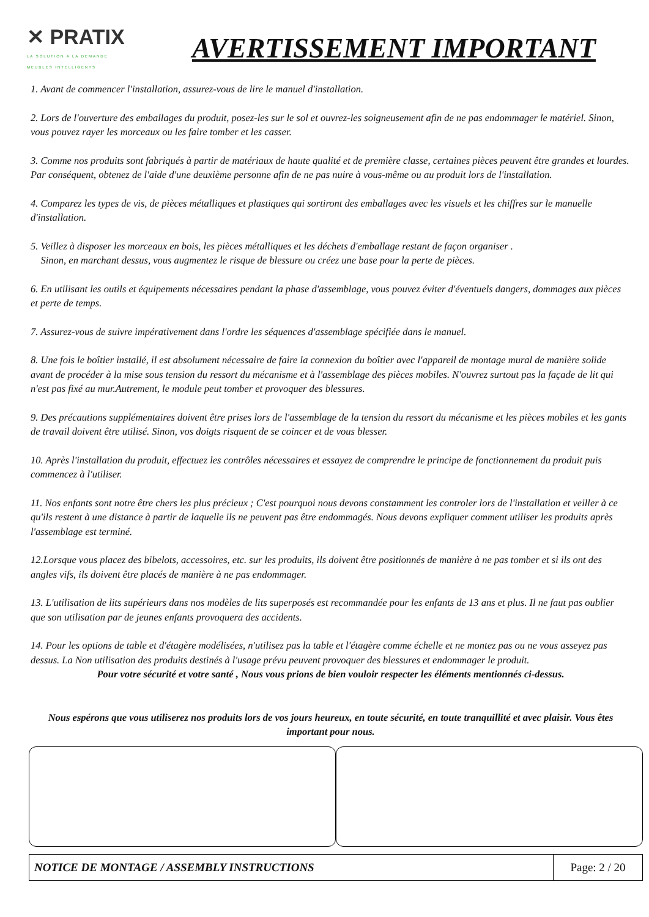✕ PRATIX
LA SOLUTION A LA DEMANDE
MEUBLES INTELLIGENTS
AVERTISSEMENT IMPORTANT
1. Avant de commencer l'installation, assurez-vous de lire le manuel d'installation.
2. Lors de l'ouverture des emballages du produit, posez-les sur le sol et ouvrez-les soigneusement afin de ne pas endommager le matériel. Sinon, vous pouvez rayer les morceaux ou les faire tomber et les casser.
3. Comme nos produits sont fabriqués à partir de matériaux de haute qualité et de première classe, certaines pièces peuvent être grandes et lourdes. Par conséquent, obtenez de l'aide d'une deuxième personne afin de ne pas nuire à vous-même ou au produit lors de l'installation.
4. Comparez les types de vis, de pièces métalliques et plastiques qui sortiront des emballages avec les visuels et les chiffres sur le manuelle d'installation.
5. Veillez à disposer les morceaux en bois, les pièces métalliques et les déchets d'emballage restant de façon organiser .
Sinon, en marchant dessus, vous augmentez le risque de blessure ou créez une base pour la perte de pièces.
6. En utilisant les outils et équipements nécessaires pendant la phase d'assemblage, vous pouvez éviter d'éventuels dangers, dommages aux pièces et perte de temps.
7. Assurez-vous de suivre impérativement dans l'ordre les séquences d'assemblage spécifiée dans le manuel.
8. Une fois le boîtier installé, il est absolument nécessaire de faire la connexion du boîtier avec l'appareil de montage mural de manière solide avant de procéder à la mise sous tension du ressort du mécanisme et à l'assemblage des pièces mobiles. N'ouvrez surtout pas la façade de lit qui n'est pas fixé au mur.Autrement, le module peut tomber et provoquer des blessures.
9. Des précautions supplémentaires doivent être prises lors de l'assemblage de la tension du ressort du mécanisme et les pièces mobiles et les gants de travail doivent être utilisé. Sinon, vos doigts risquent de se coincer et de vous blesser.
10. Après l'installation du produit, effectuez les contrôles nécessaires et essayez de comprendre le principe de fonctionnement du produit puis commencez à l'utiliser.
11. Nos enfants sont notre être chers les plus précieux ; C'est pourquoi nous devons constamment les controler lors de l'installation et veiller à ce qu'ils restent à une distance à partir de laquelle ils ne peuvent pas être endommagés. Nous devons expliquer comment utiliser les produits après l'assemblage est terminé.
12.Lorsque vous placez des bibelots, accessoires, etc. sur les produits, ils doivent être positionnés de manière à ne pas tomber et si ils ont des angles vifs, ils doivent être placés de manière à ne pas endommager.
13. L'utilisation de lits supérieurs dans nos modèles de lits superposés est recommandée pour les enfants de 13 ans et plus. Il ne faut pas oublier que son utilisation par de jeunes enfants provoquera des accidents.
14. Pour les options de table et d'étagère modélisées, n'utilisez pas la table et l'étagère comme échelle et ne montez pas ou ne vous asseyez pas dessus. La Non utilisation des produits destinés à l'usage prévu peuvent provoquer des blessures et endommager le produit.
Pour votre sécurité et votre santé , Nous vous prions de bien vouloir respecter les éléments mentionnés ci-dessus.
Nous espérons que vous utiliserez nos produits lors de vos jours heureux, en toute sécurité, en toute tranquillité et avec plaisir. Vous êtes important pour nous.
NOTICE DE MONTAGE / ASSEMBLY INSTRUCTIONS
Page: 2 / 20